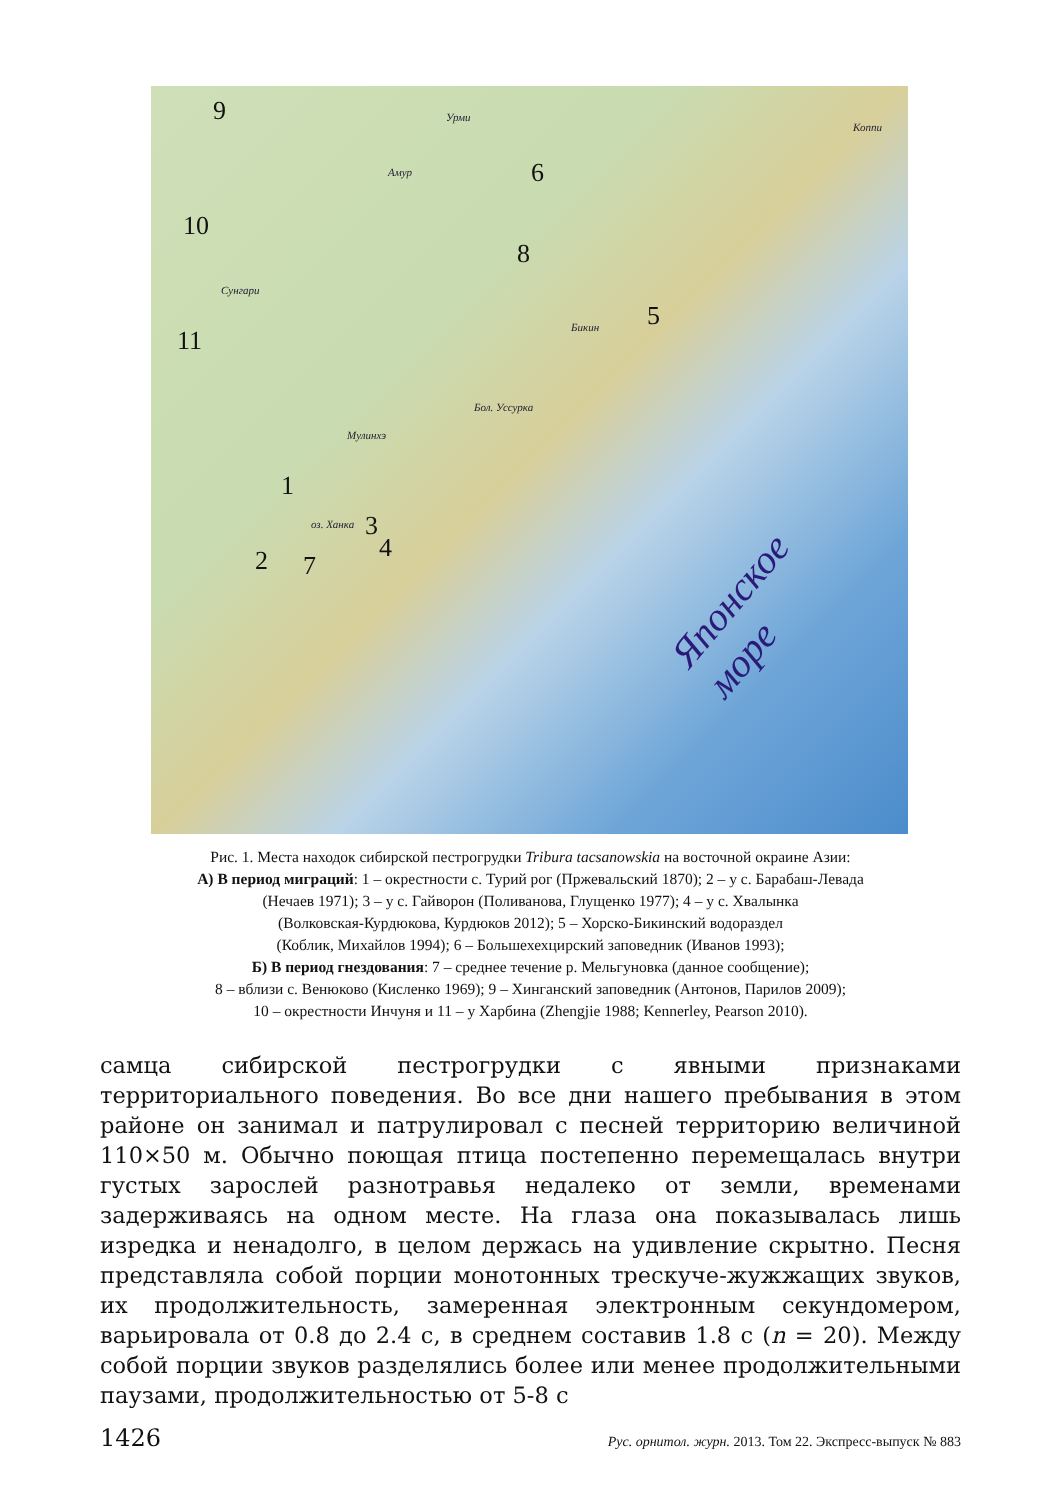9
6
10
8
5
11
1
3
4 2 7
Урми
Амур
Сунгари
Бикин
Бол. Уссурка
Мулинхэ
оз. Ханка
Коппи
Японское море
Рис. 1. Места находок сибирской пестрогрудки Tribura tacsanowskia на восточной окраине Азии:
А) В период миграций: 1 – окрестности с. Турий рог (Пржевальский 1870); 2 – у с. Барабаш-Левада
(Нечаев 1971); 3 – у с. Гайворон (Поливанова, Глущенко 1977); 4 – у с. Хвалынка
(Волковская-Курдюкова, Курдюков 2012); 5 – Хорско-Бикинский водораздел
(Коблик, Михайлов 1994); 6 – Большехехцирский заповедник (Иванов 1993);
Б) В период гнездования: 7 – среднее течение р. Мельгуновка (данное сообщение);
8 – вблизи с. Венюково (Кисленко 1969); 9 – Хинганский заповедник (Антонов, Парилов 2009);
10 – окрестности Инчуня и 11 – у Харбина (Zhengjie 1988; Kennerley, Pearson 2010).
самца сибирской пестрогрудки с явными признаками территориального поведения. Во все дни нашего пребывания в этом районе он занимал и патрулировал с песней территорию величиной 110×50 м. Обычно поющая птица постепенно перемещалась внутри густых зарослей разнотравья недалеко от земли, временами задерживаясь на одном месте. На глаза она показывалась лишь изредка и ненадолго, в целом держась на удивление скрытно. Песня представляла собой порции монотонных трескуче-жужжащих звуков, их продолжительность, замеренная электронным секундомером, варьировала от 0.8 до 2.4 с, в среднем составив 1.8 с (n = 20). Между собой порции звуков разделялись более или менее продолжительными паузами, продолжительностью от 5-8 с
1426 Рус. орнитол. журн. 2013. Том 22. Экспресс-выпуск № 883